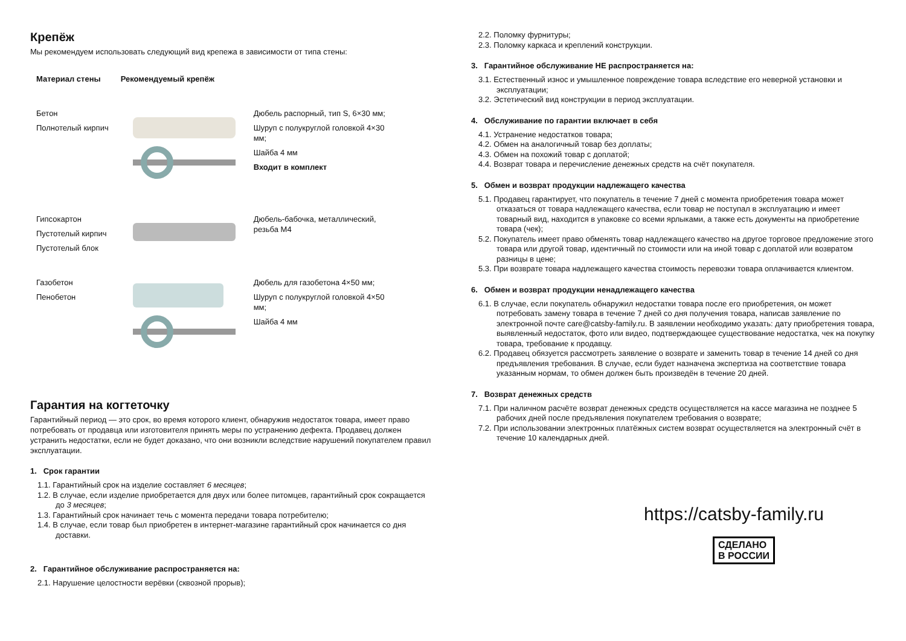Крепёж
Мы рекомендуем использовать следующий вид крепежа в зависимости от типа стены:
| Материал стены | Рекомендуемый крепёж | |
| --- | --- | --- |
| Бетон Полнотелый кирпич | | Дюбель распорный, тип S, 6×30 мм; Шуруп с полукруглой головкой 4×30 мм; Шайба 4 мм Входит в комплект |
| Гипсокартон Пустотелый кирпич Пустотелый блок | | Дюбель-бабочка, металлический, резьба М4 |
| Газобетон Пенобетон | | Дюбель для газобетона 4×50 мм; Шуруп с полукруглой головкой 4×50 мм; Шайба 4 мм |
Гарантия на когтеточку
Гарантийный период — это срок, во время которого клиент, обнаружив недостаток товара, имеет право потребовать от продавца или изготовителя принять меры по устранению дефекта. Продавец должен устранить недостатки, если не будет доказано, что они возникли вследствие нарушений покупателем правил эксплуатации.
1. Срок гарантии
1.1. Гарантийный срок на изделие составляет 6 месяцев;
1.2. В случае, если изделие приобретается для двух или более питомцев, гарантийный срок сокращается до 3 месяцев;
1.3. Гарантийный срок начинает течь с момента передачи товара потребителю;
1.4. В случае, если товар был приобретен в интернет-магазине гарантийный срок начинается со дня доставки.
2. Гарантийное обслуживание распространяется на:
2.1. Нарушение целостности верёвки (сквозной прорыв);
2.2. Поломку фурнитуры;
2.3. Поломку каркаса и креплений конструкции.
3. Гарантийное обслуживание НЕ распространяется на:
3.1. Естественный износ и умышленное повреждение товара вследствие его неверной установки и эксплуатации;
3.2. Эстетический вид конструкции в период эксплуатации.
4. Обслуживание по гарантии включает в себя
4.1. Устранение недостатков товара;
4.2. Обмен на аналогичный товар без доплаты;
4.3. Обмен на похожий товар с доплатой;
4.4. Возврат товара и перечисление денежных средств на счёт покупателя.
5. Обмен и возврат продукции надлежащего качества
5.1. Продавец гарантирует, что покупатель в течение 7 дней с момента приобретения товара может отказаться от товара надлежащего качества, если товар не поступал в эксплуатацию и имеет товарный вид, находится в упаковке со всеми ярлыками, а также есть документы на приобретение товара (чек);
5.2. Покупатель имеет право обменять товар надлежащего качество на другое торговое предложение этого товара или другой товар, идентичный по стоимости или на иной товар с доплатой или возвратом разницы в цене;
5.3. При возврате товара надлежащего качества стоимость перевозки товара оплачивается клиентом.
6. Обмен и возврат продукции ненадлежащего качества
6.1. В случае, если покупатель обнаружил недостатки товара после его приобретения, он может потребовать замену товара в течение 7 дней со дня получения товара, написав заявление по электронной почте care@catsby-family.ru. В заявлении необходимо указать: дату приобретения товара, выявленный недостаток, фото или видео, подтверждающее существование недостатка, чек на покупку товара, требование к продавцу.
6.2. Продавец обязуется рассмотреть заявление о возврате и заменить товар в течение 14 дней со дня предъявления требования. В случае, если будет назначена экспертиза на соответствие товара указанным нормам, то обмен должен быть произведён в течение 20 дней.
7. Возврат денежных средств
7.1. При наличном расчёте возврат денежных средств осуществляется на кассе магазина не позднее 5 рабочих дней после предъявления покупателем требования о возврате;
7.2. При использовании электронных платёжных систем возврат осуществляется на электронный счёт в течение 10 календарных дней.
https://catsby-family.ru
СДЕЛАНО
В РОССИИ